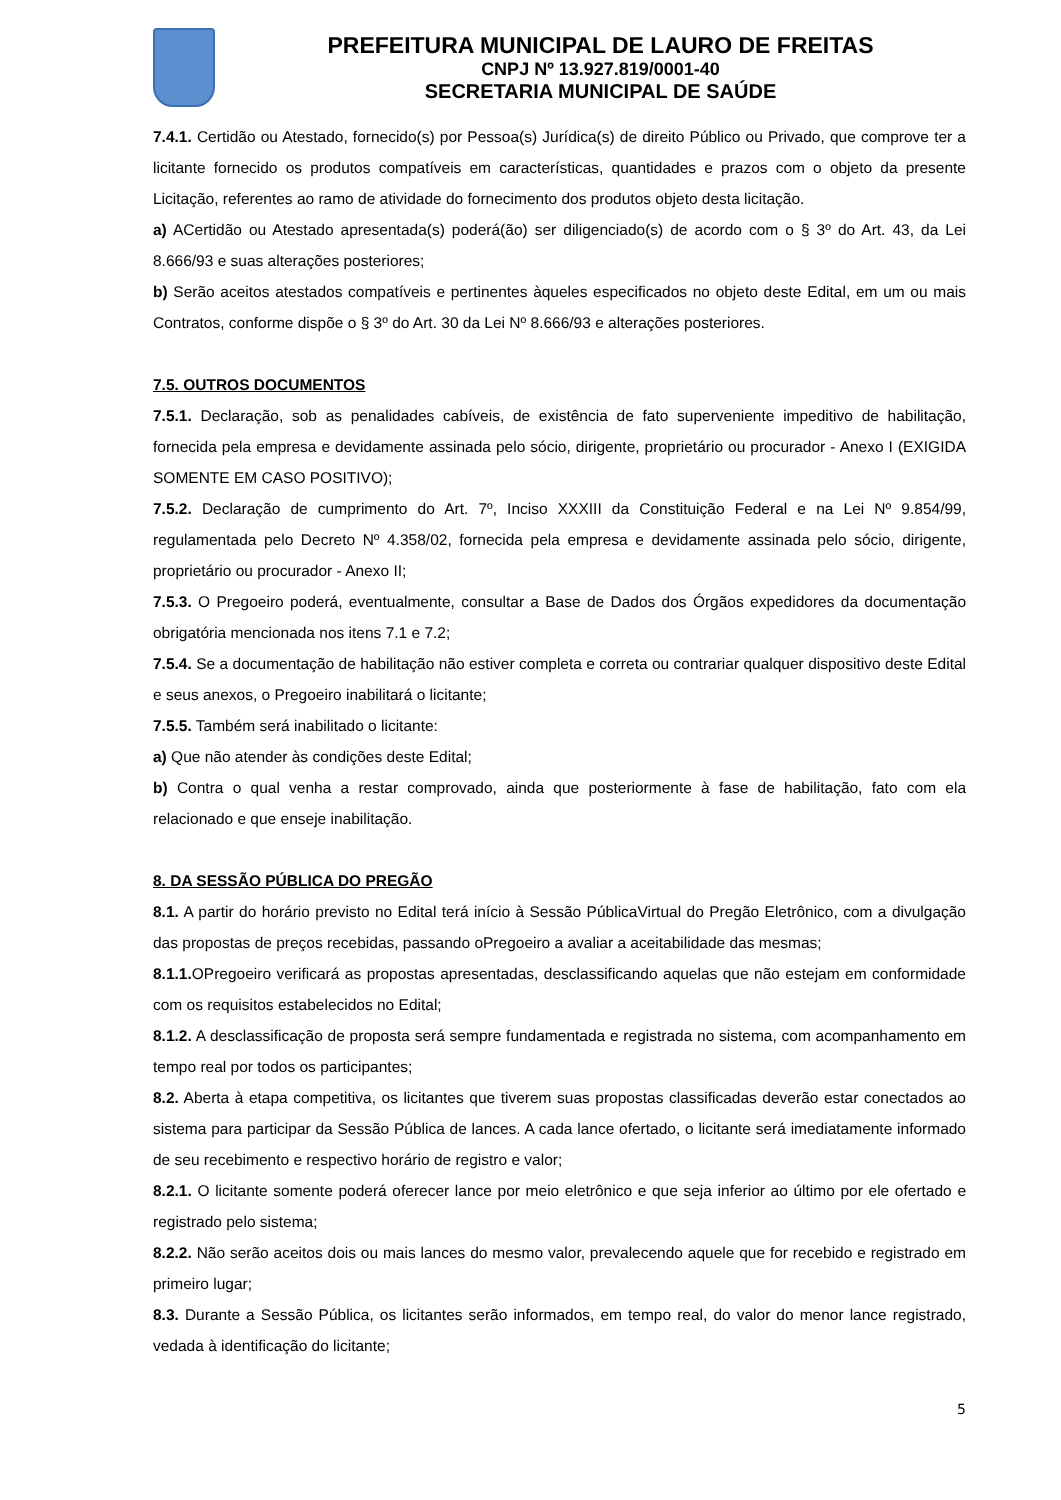PREFEITURA MUNICIPAL DE LAURO DE FREITAS
CNPJ Nº 13.927.819/0001-40
SECRETARIA MUNICIPAL DE SAÚDE
7.4.1. Certidão ou Atestado, fornecido(s) por Pessoa(s) Jurídica(s) de direito Público ou Privado, que comprove ter a licitante fornecido os produtos compatíveis em características, quantidades e prazos com o objeto da presente Licitação, referentes ao ramo de atividade do fornecimento dos produtos objeto desta licitação.
a) ACertidão ou Atestado apresentada(s) poderá(ão) ser diligenciado(s) de acordo com o § 3º do Art. 43, da Lei 8.666/93 e suas alterações posteriores;
b) Serão aceitos atestados compatíveis e pertinentes àqueles especificados no objeto deste Edital, em um ou mais Contratos, conforme dispõe o § 3º do Art. 30 da Lei Nº 8.666/93 e alterações posteriores.
7.5. OUTROS DOCUMENTOS
7.5.1. Declaração, sob as penalidades cabíveis, de existência de fato superveniente impeditivo de habilitação, fornecida pela empresa e devidamente assinada pelo sócio, dirigente, proprietário ou procurador - Anexo I (EXIGIDA SOMENTE EM CASO POSITIVO);
7.5.2. Declaração de cumprimento do Art. 7º, Inciso XXXIII da Constituição Federal e na Lei Nº 9.854/99, regulamentada pelo Decreto Nº 4.358/02, fornecida pela empresa e devidamente assinada pelo sócio, dirigente, proprietário ou procurador - Anexo II;
7.5.3. O Pregoeiro poderá, eventualmente, consultar a Base de Dados dos Órgãos expedidores da documentação obrigatória mencionada nos itens 7.1 e 7.2;
7.5.4. Se a documentação de habilitação não estiver completa e correta ou contrariar qualquer dispositivo deste Edital e seus anexos, o Pregoeiro inabilitará o licitante;
7.5.5. Também será inabilitado o licitante:
a) Que não atender às condições deste Edital;
b) Contra o qual venha a restar comprovado, ainda que posteriormente à fase de habilitação, fato com ela relacionado e que enseje inabilitação.
8. DA SESSÃO PÚBLICA DO PREGÃO
8.1. A partir do horário previsto no Edital terá início à Sessão PúblicaVirtual do Pregão Eletrônico, com a divulgação das propostas de preços recebidas, passando oPregoeiro a avaliar a aceitabilidade das mesmas;
8.1.1. OPregoeiro verificará as propostas apresentadas, desclassificando aquelas que não estejam em conformidade com os requisitos estabelecidos no Edital;
8.1.2. A desclassificação de proposta será sempre fundamentada e registrada no sistema, com acompanhamento em tempo real por todos os participantes;
8.2. Aberta à etapa competitiva, os licitantes que tiverem suas propostas classificadas deverão estar conectados ao sistema para participar da Sessão Pública de lances. A cada lance ofertado, o licitante será imediatamente informado de seu recebimento e respectivo horário de registro e valor;
8.2.1. O licitante somente poderá oferecer lance por meio eletrônico e que seja inferior ao último por ele ofertado e registrado pelo sistema;
8.2.2. Não serão aceitos dois ou mais lances do mesmo valor, prevalecendo aquele que for recebido e registrado em primeiro lugar;
8.3. Durante a Sessão Pública, os licitantes serão informados, em tempo real, do valor do menor lance registrado, vedada à identificação do licitante;
5